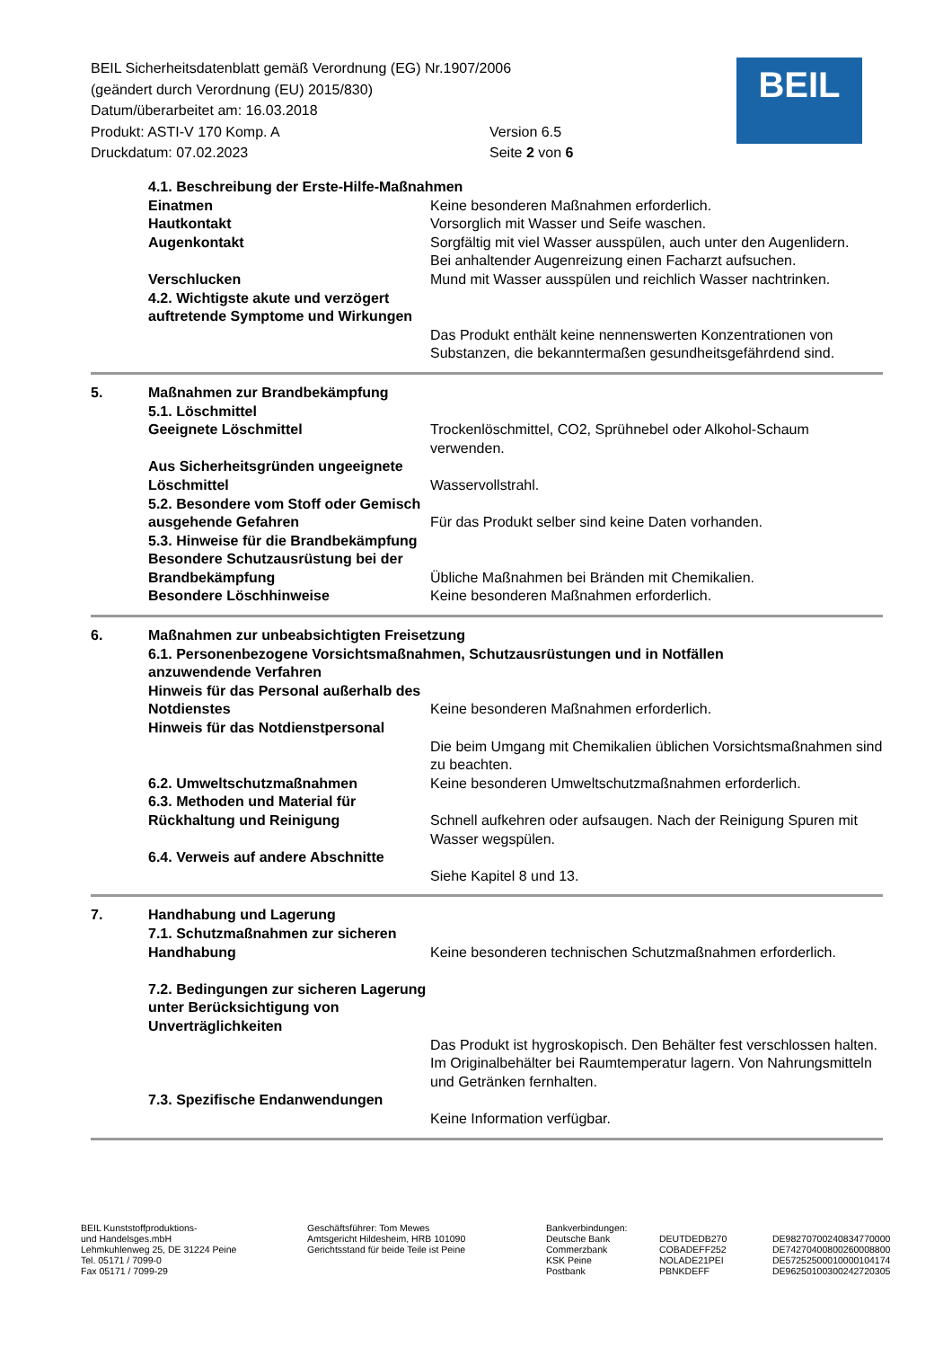BEIL Sicherheitsdatenblatt gemäß Verordnung (EG) Nr.1907/2006
(geändert durch Verordnung (EU) 2015/830)
Datum/überarbeitet am: 16.03.2018
Produkt: ASTI-V 170 Komp. A Version 6.5
Druckdatum: 07.02.2023 Seite 2 von 6
BEIL
4.1. Beschreibung der Erste-Hilfe-Maßnahmen
Einatmen Keine besonderen Maßnahmen erforderlich.
Hautkontakt Vorsorglich mit Wasser und Seife waschen.
Augenkontakt Sorgfältig mit viel Wasser ausspülen, auch unter den Augenlidern.
Bei anhaltender Augenreizung einen Facharzt aufsuchen.
Verschlucken Mund mit Wasser ausspülen und reichlich Wasser nachtrinken.
4.2. Wichtigste akute und verzögert auftretende Symptome und Wirkungen
Das Produkt enthält keine nennenswerten Konzentrationen von Substanzen, die bekanntermaßen gesundheitsgefährdend sind.
5. Maßnahmen zur Brandbekämpfung
5.1. Löschmittel
Geeignete Löschmittel Trockenlöschmittel, CO2, Sprühnebel oder Alkohol-Schaum verwenden.
Aus Sicherheitsgründen ungeeignete Löschmittel
Wasservollstrahl.
5.2. Besondere vom Stoff oder Gemisch ausgehende Gefahren
Für das Produkt selber sind keine Daten vorhanden.
5.3. Hinweise für die Brandbekämpfung
Besondere Schutzausrüstung bei der Brandbekämpfung
Übliche Maßnahmen bei Bränden mit Chemikalien.
Besondere Löschhinweise Keine besonderen Maßnahmen erforderlich.
6. Maßnahmen zur unbeabsichtigten Freisetzung
6.1. Personenbezogene Vorsichtsmaßnahmen, Schutzausrüstungen und in Notfällen
anzuwendende Verfahren
Hinweis für das Personal außerhalb des Notdienstes
Keine besonderen Maßnahmen erforderlich.
Hinweis für das Notdienstpersonal
Die beim Umgang mit Chemikalien üblichen Vorsichtsmaßnahmen sind zu beachten.
6.2. Umweltschutzmaßnahmen Keine besonderen Umweltschutzmaßnahmen erforderlich.
6.3. Methoden und Material für Rückhaltung und Reinigung
Schnell aufkehren oder aufsaugen. Nach der Reinigung Spuren mit Wasser wegspülen.
6.4. Verweis auf andere Abschnitte
Siehe Kapitel 8 und 13.
7. Handhabung und Lagerung
7.1. Schutzmaßnahmen zur sicheren Handhabung
Keine besonderen technischen Schutzmaßnahmen erforderlich.
7.2. Bedingungen zur sicheren Lagerung unter Berücksichtigung von Unverträglichkeiten
Das Produkt ist hygroskopisch. Den Behälter fest verschlossen halten. Im Originalbehälter bei Raumtemperatur lagern. Von Nahrungsmitteln und Getränken fernhalten.
7.3. Spezifische Endanwendungen
Keine Information verfügbar.
BEIL Kunststoffproduktions- und Handelsges.mbH Lehmkuhlenweg 25, DE 31224 Peine Tel. 05171 / 7099-0 Fax 05171 / 7099-29
Geschäftsführer: Tom Mewes Amtsgericht Hildesheim, HRB 101090 Gerichtsstand für beide Teile ist Peine
Bankverbindungen: Deutsche Bank Commerzbank KSK Peine Postbank
DEUTDEDB270 COBADEFF252 NOLADE21PEI PBNKDEFF
DE98270700240834770000 DE74270400800260008800 DE57252500010000104174 DE96250100300242720305